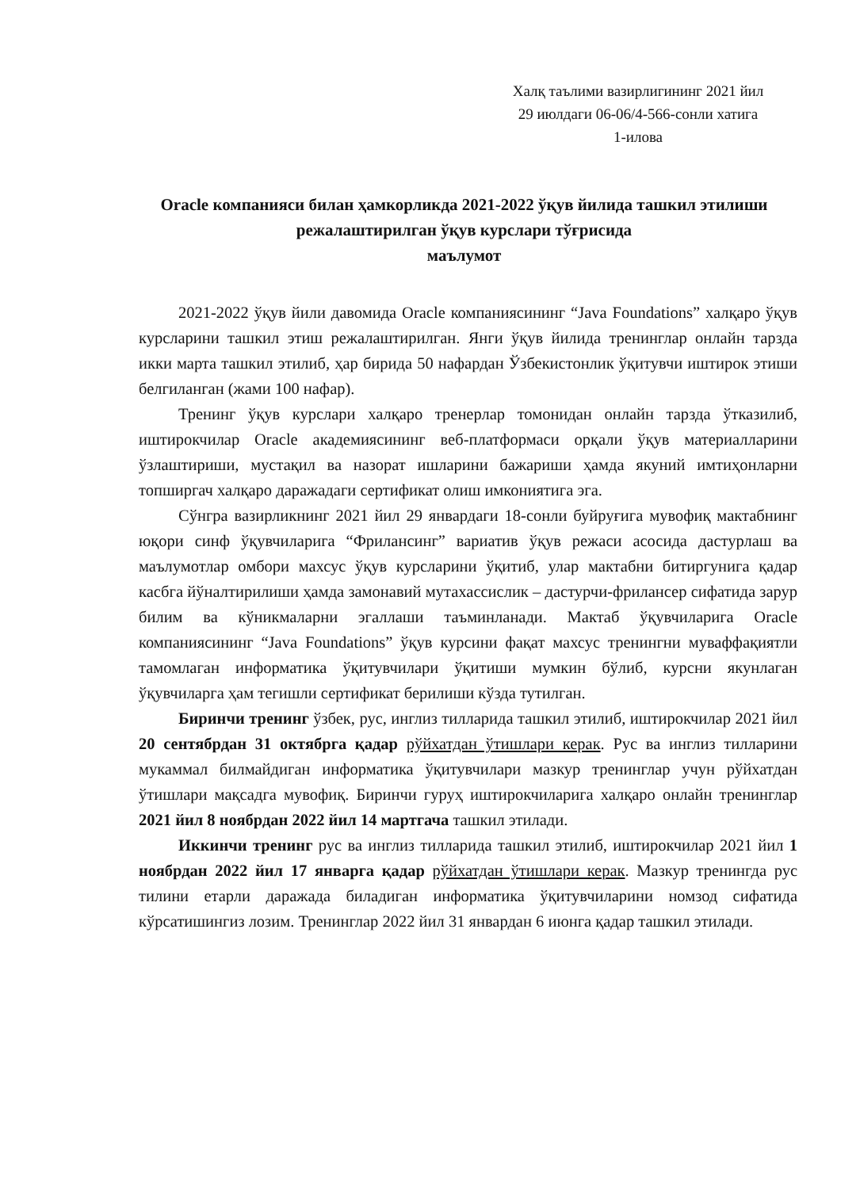Халқ таълими вазирлигининг 2021 йил
29 июлдаги 06-06/4-566-сонли хатига
1-илова
Oracle компанияси билан ҳамкорликда 2021-2022 ўқув йилида ташкил этилиши режалаштирилган ўқув курслари тўғрисида
маълумот
2021-2022 ўқув йили давомида Oracle компаниясининг “Java Foundations” халқаро ўқув курсларини ташкил этиш режалаштирилган. Янги ўқув йилида тренинглар онлайн тарзда икки марта ташкил этилиб, ҳар бирида 50 нафардан Ўзбекистонлик ўқитувчи иштирок этиши белгиланган (жами 100 нафар).
Тренинг ўқув курслари халқаро тренерлар томонидан онлайн тарзда ўтказилиб, иштирокчилар Oracle академиясининг веб-платформаси орқали ўқув материалларини ўзлаштириши, мустақил ва назорат ишларини бажариши ҳамда якуний имтиҳонларни топширгач халқаро даражадаги сертификат олиш имкониятига эга.
Сўнгра вазирликнинг 2021 йил 29 январдаги 18-сонли буйруғига мувофиқ мактабнинг юқори синф ўқувчиларига “Фрилансинг” вариатив ўқув режаси асосида дастурлаш ва маълумотлар омбори махсус ўқув курсларини ўқитиб, улар мактабни битиргунига қадар касбга йўналтирилиши ҳамда замонавий мутахассислик – дастурчи-фрилансер сифатида зарур билим ва кўникмаларни эгаллаши таъминланади. Мактаб ўқувчиларига Oracle компаниясининг “Java Foundations” ўқув курсини фақат махсус тренингни муваффақиятли тамомлаган информатика ўқитувчилари ўқитиши мумкин бўлиб, курсни якунлаган ўқувчиларга ҳам тегишли сертификат берилиши кўзда тутилган.
Биринчи тренинг ўзбек, рус, инглиз тилларида ташкил этилиб, иштирокчилар 2021 йил 20 сентябрдан 31 октябрга қадар рўйхатдан ўтишлари керак. Рус ва инглиз тилларини мукаммал билмайдиган информатика ўқитувчилари мазкур тренинглар учун рўйхатдан ўтишлари мақсадга мувофиқ. Биринчи гуруҳ иштирокчиларига халқаро онлайн тренинглар 2021 йил 8 ноябрдан 2022 йил 14 мартгача ташкил этилади.
Иккинчи тренинг рус ва инглиз тилларида ташкил этилиб, иштирокчилар 2021 йил 1 ноябрдан 2022 йил 17 январга қадар рўйхатдан ўтишлари керак. Мазкур тренингда рус тилини етарли даражада биладиган информатика ўқитувчиларини номзод сифатида кўрсатишингиз лозим. Тренинглар 2022 йил 31 январдан 6 июнга қадар ташкил этилади.